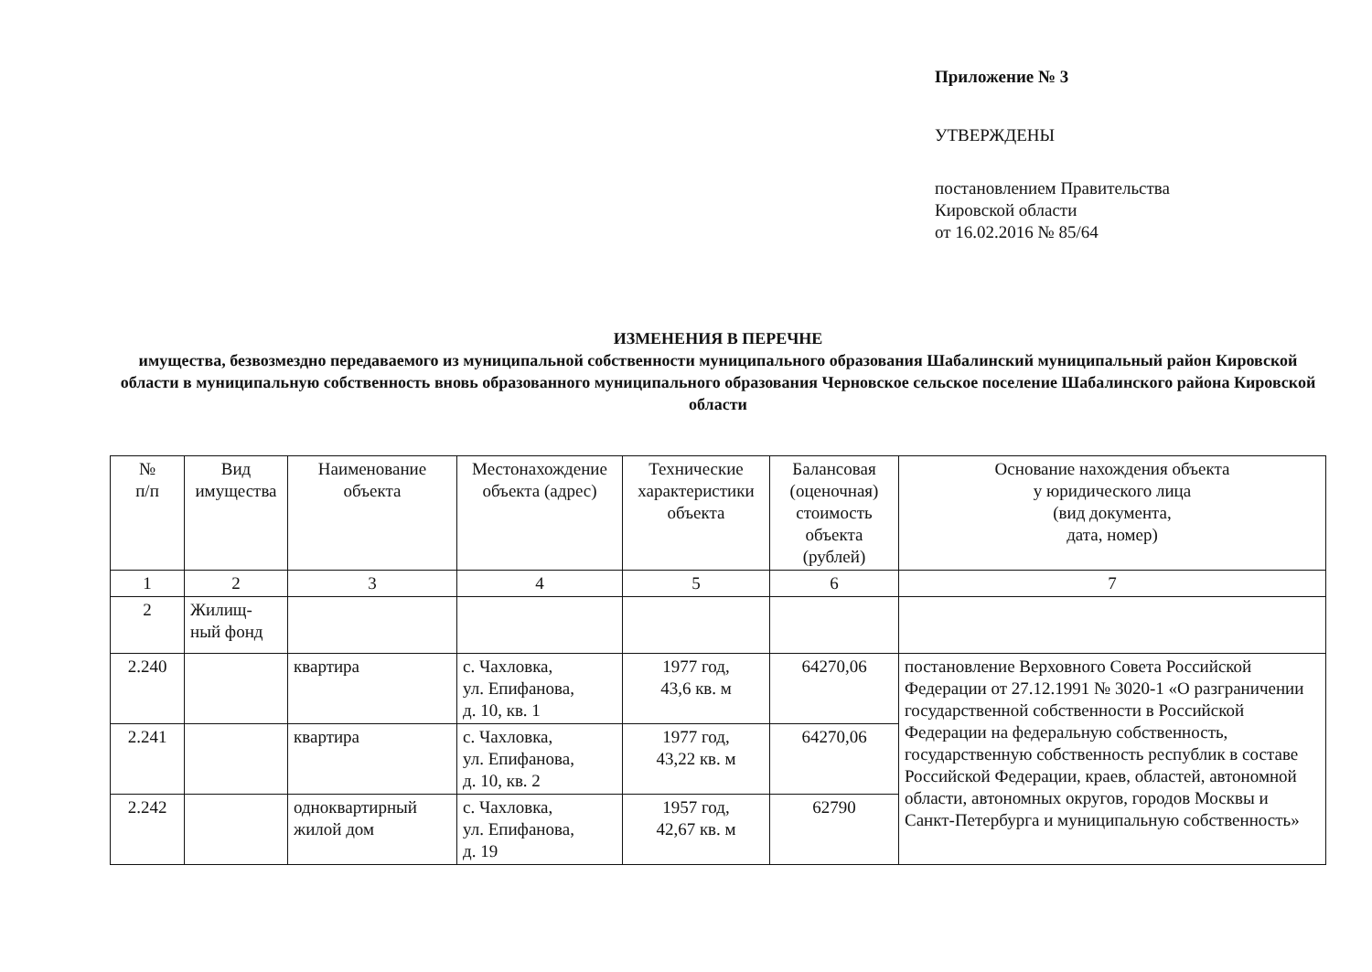Приложение № 3
УТВЕРЖДЕНЫ
постановлением Правительства
Кировской области
от 16.02.2016 № 85/64
ИЗМЕНЕНИЯ В ПЕРЕЧНЕ
имущества, безвозмездно передаваемого из муниципальной собственности муниципального образования Шабалинский муниципальный район Кировской области в муниципальную собственность вновь образованного муниципального образования Черновское сельское поселение Шабалинского района Кировской области
| № п/п | Вид имущества | Наименование объекта | Местонахождение объекта (адрес) | Технические характеристики объекта | Балансовая (оценочная) стоимость объекта (рублей) | Основание нахождения объекта у юридического лица (вид документа, дата, номер) |
| --- | --- | --- | --- | --- | --- | --- |
| 1 | 2 | 3 | 4 | 5 | 6 | 7 |
| 2 | Жилищ- ный фонд | | | | | |
| 2.240 | | квартира | с. Чахловка, ул. Епифанова, д. 10, кв. 1 | 1977 год, 43,6 кв. м | 64270,06 | постановление Верховного Совета Российской Федерации от 27.12.1991 № 3020-1 «О разграничении государственной собственности в Российской Федерации на федеральную собственность, государственную собственность республик в составе Российской Федерации, краев, областей, автономной области, автономных округов, городов Москвы и Санкт-Петербурга и муниципальную собственность» |
| 2.241 | | квартира | с. Чахловка, ул. Епифанова, д. 10, кв. 2 | 1977 год, 43,22 кв. м | 64270,06 | |
| 2.242 | | одноквартирный жилой дом | с. Чахловка, ул. Епифанова, д. 19 | 1957 год, 42,67 кв. м | 62790 | |